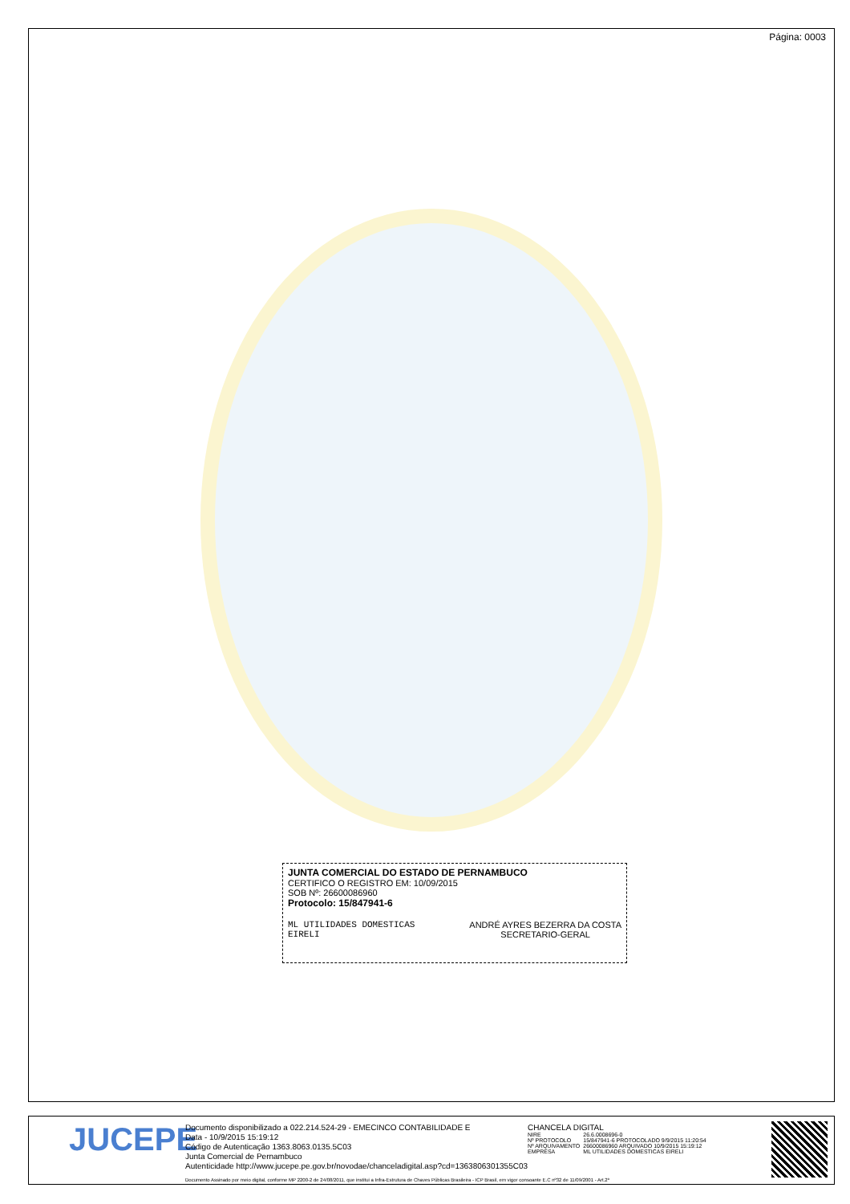Página: 0003
JUNTA COMERCIAL DO ESTADO DE PERNAMBUCO
CERTIFICO O REGISTRO EM: 10/09/2015
SOB Nº: 26600086960
Protocolo: 15/847941-6
ML UTILIDADES DOMESTICAS
EIRELI
ANDRÉ AYRES BEZERRA DA COSTA
SECRETARIO-GERAL
JUCEPE
Documento disponibilizado a 022.214.524-29 - EMECINCO CONTABILIDADE E
Data - 10/9/2015 15:19:12
Código de Autenticação 1363.8063.0135.5C03
Junta Comercial de Pernambuco
Autenticidade http://www.jucepe.pe.gov.br/novodae/chanceladigital.asp?cd=1363806301355C03
CHANCELA DIGITAL
| NIRE | 26.6.0008696-0 |
| Nº PROTOCOLO | 15/847941-6 PROTOCOLADO 9/9/2015 11:20:54 |
| Nº ARQUIVAMENTO | 26600086960 ARQUIVADO 10/9/2015 15:19:12 |
| EMPRESA | ML UTILIDADES DOMESTICAS EIRELI |
Documento Assinado por meio digital, conforme MP 2200-2 de 24/08/2011, que institui a Infra-Estrutura de Chaves Públicas Brasileira - ICP Brasil, em vigor consoante E.C nº32 de 11/09/2001 - Art.2º